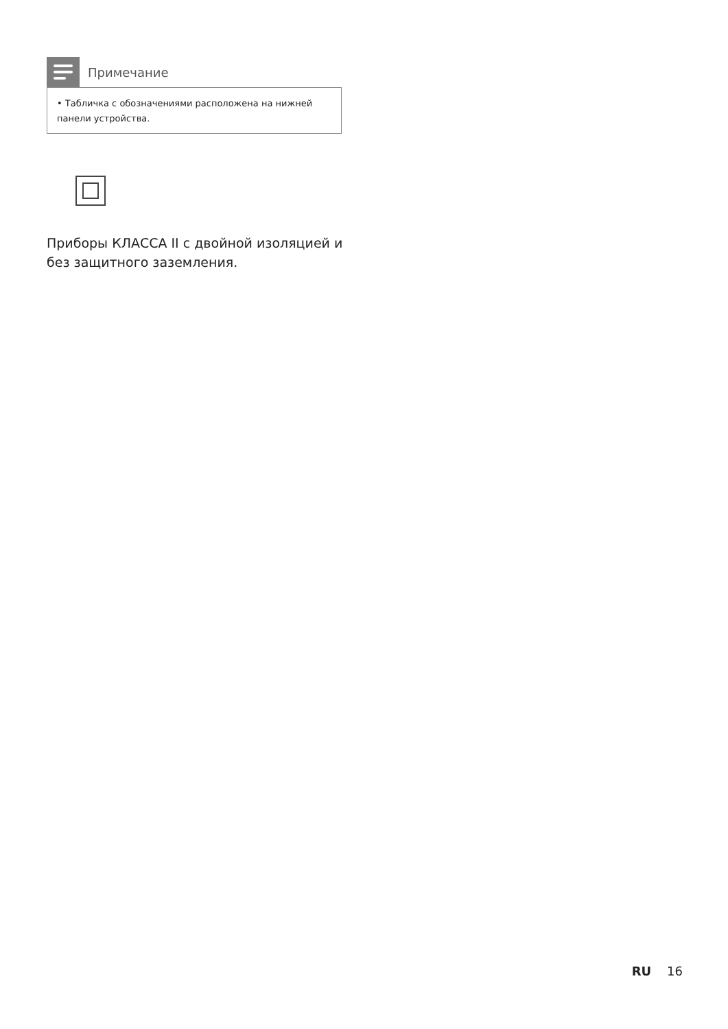Примечание
• Табличка с обозначениями расположена на нижней панели устройства.
Приборы КЛАССА II с двойной изоляцией и без защитного заземления.
RU 16